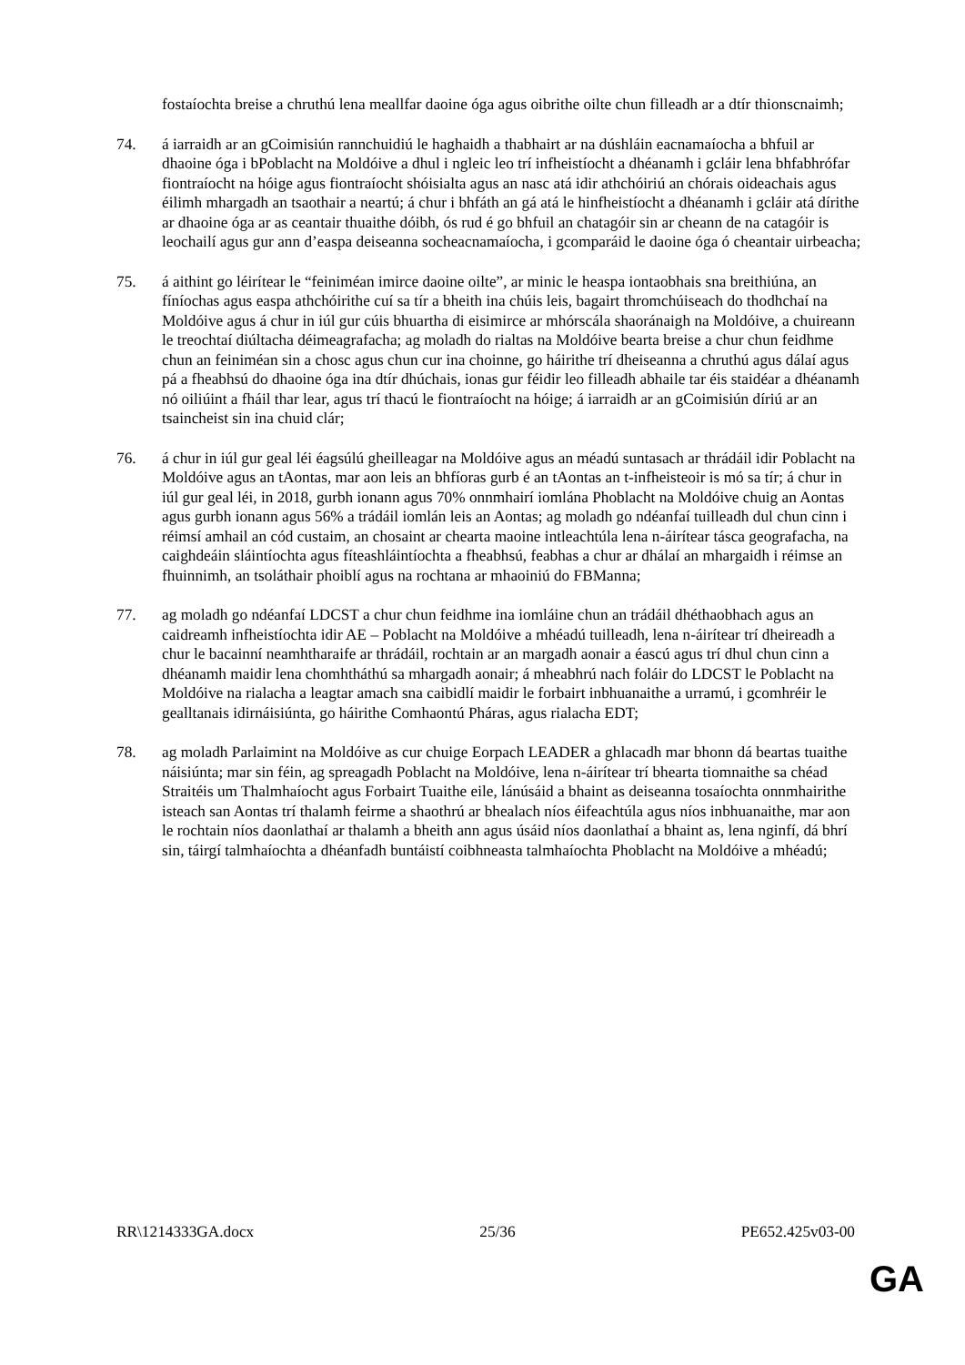fostaíochta breise a chruthú lena meallfar daoine óga agus oibrithe oilte chun filleadh ar a dtír thionscnaimh;
74. á iarraidh ar an gCoimisiún rannchuidiú le haghaidh a thabhairt ar na dúshláin eacnamaíocha a bhfuil ar dhaoine óga i bPoblacht na Moldóive a dhul i ngleic leo trí infheistíocht a dhéanamh i gcláir lena bhfabhrófar fiontraíocht na hóige agus fiontraíocht shóisialta agus an nasc atá idir athchóiriú an chórais oideachais agus éilimh mhargadh an tsaothair a neartú; á chur i bhfáth an gá atá le hinfheistíocht a dhéanamh i gcláir atá dírithe ar dhaoine óga ar as ceantair thuaithe dóibh, ós rud é go bhfuil an chatagóir sin ar cheann de na catagóir is leochailí agus gur ann d’easpa deiseanna socheacnamaíocha, i gcomparáid le daoine óga ó cheantair uirbeacha;
75. á aithint go léirítear le “feiniméan imirce daoine oilte”, ar minic le heaspa iontaobhais sna breithiúna, an fíníochas agus easpa athchóirithe cuí sa tír a bheith ina chúis leis, bagairt thromchúiseach do thodhchaí na Moldóive agus á chur in iúl gur cúis bhuartha di eisimirce ar mhórscála shaoránaigh na Moldóive, a chuireann le treochtaí diúltacha déimeagrafacha; ag moladh do rialtas na Moldóive bearta breise a chur chun feidhme chun an feiniméan sin a chosc agus chun cur ina choinne, go háirithe trí dheiseanna a chruthú agus dálaí agus pá a fheabhsú do dhaoine óga ina dtír dhúchais, ionas gur féidir leo filleadh abhaile tar éis staidéar a dhéanamh nó oiliúint a fháil thar lear, agus trí thacú le fiontraíocht na hóige; á iarraidh ar an gCoimisiún díriú ar an tsaincheist sin ina chuid clár;
76. á chur in iúl gur geal léi éagsúlú gheilleagar na Moldóive agus an méadú suntasach ar thrádáil idir Poblacht na Moldóive agus an tAontas, mar aon leis an bhfíoras gurb é an tAontas an t-infheisteoir is mó sa tír; á chur in iúl gur geal léi, in 2018, gurbh ionann agus 70% onnmhairí iomlána Phoblacht na Moldóive chuig an Aontas agus gurbh ionann agus 56% a trádáil iomlán leis an Aontas; ag moladh go ndéanfaí tuilleadh dul chun cinn i réimsí amhail an cód custaim, an chosaint ar chearta maoine intleachtúla lena n-áirítear tásca geografacha, na caighdeáin sláintíochta agus fíteashláintíochta a fheabhsú, feabhas a chur ar dhálaí an mhargaidh i réimse an fhuinnimh, an tsoláthair phoiblí agus na rochtana ar mhaoiniú do FBManna;
77. ag moladh go ndéanfaí LDCST a chur chun feidhme ina iomláine chun an trádáil dhéthaobhach agus an caidreamh infheistíochta idir AE – Poblacht na Moldóive a mhéadú tuilleadh, lena n-áirítear trí dheireadh a chur le bacainní neamhtharaife ar thrádáil, rochtain ar an margadh aonair a éascú agus trí dhul chun cinn a dhéanamh maidir lena chomhtháthú sa mhargadh aonair; á mheabhrú nach foláir do LDCST le Poblacht na Moldóive na rialacha a leagtar amach sna caibidlí maidir le forbairt inbhuanaithe a urramú, i gcomhréir le gealltanais idirnáisiúnta, go háirithe Comhaontú Pháras, agus rialacha EDT;
78. ag moladh Parlaimint na Moldóive as cur chuige Eorpach LEADER a ghlacadh mar bhonn dá beartas tuaithe náisiúnta; mar sin féin, ag spreagadh Poblacht na Moldóive, lena n-áirítear trí bhearta tiomnaithe sa chéad Straitéis um Thalmhaíocht agus Forbairt Tuaithe eile, lánúsáid a bhaint as deiseanna tosaíochta onnmhairithe isteach san Aontas trí thalamh feirme a shaothrú ar bhealach níos éifeachtúla agus níos inbhuanaithe, mar aon le rochtain níos daonlathaí ar thalamh a bheith ann agus úsáid níos daonlathaí a bhaint as, lena nginfí, dá bhrí sin, táirgí talmhaíochta a dhéanfadh buntáistí coibhneasta talmhaíochta Phoblacht na Moldóive a mhéadú;
RR\1214333GA.docx 25/36 PE652.425v03-00
GA